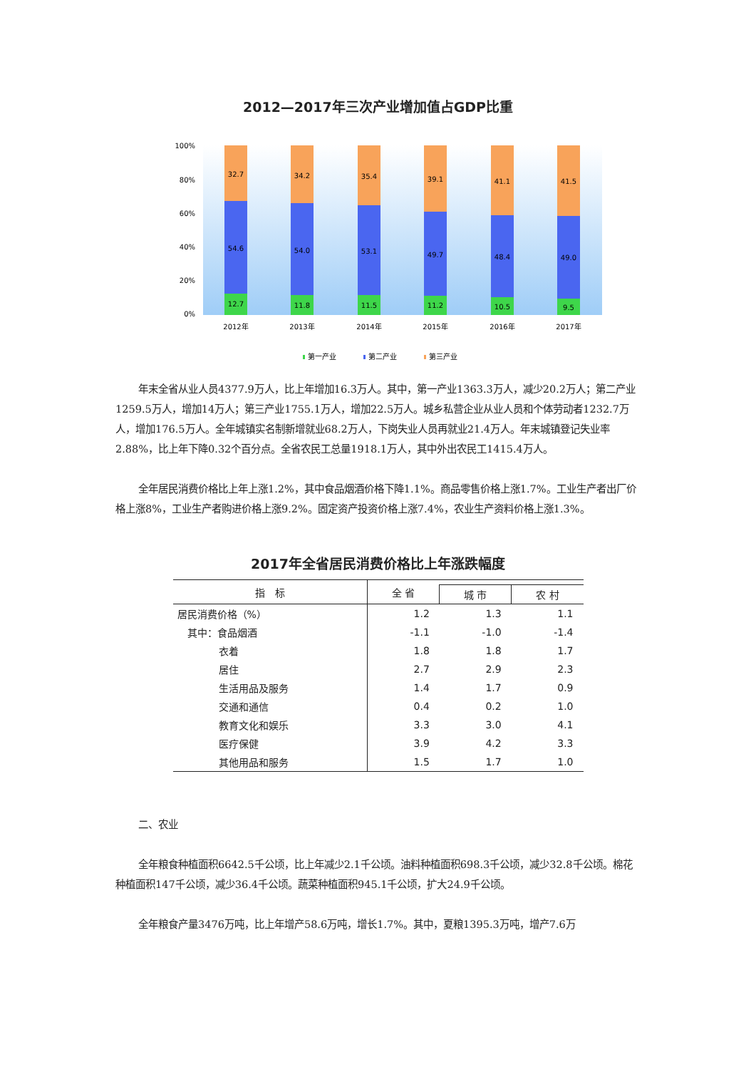2012—2017年三次产业增加值占GDP比重
100%
80%
60%
40%
20%
0%
32.7
54.6
12.7
2012年
34.2
54.0
11.8
2013年
35.4
53.1
11.5
2014年
39.1
49.7
11.2
2015年
41.1
48.4
10.5
2016年
41.5
49.0
9.5
2017年
第一产业
第二产业
第三产业
年末全省从业人员4377.9万人，比上年增加16.3万人。其中，第一产业1363.3万人，减少20.2万人；第二产业1259.5万人，增加14万人；第三产业1755.1万人，增加22.5万人。城乡私营企业从业人员和个体劳动者1232.7万人，增加176.5万人。全年城镇实名制新增就业68.2万人，下岗失业人员再就业21.4万人。年末城镇登记失业率2.88%，比上年下降0.32个百分点。全省农民工总量1918.1万人，其中外出农民工1415.4万人。
全年居民消费价格比上年上涨1.2%，其中食品烟酒价格下降1.1%。商品零售价格上涨1.7%。工业生产者出厂价格上涨8%，工业生产者购进价格上涨9.2%。固定资产投资价格上涨7.4%，农业生产资料价格上涨1.3%。
2017年全省居民消费价格比上年涨跌幅度
| 指 标 | 全 省 | | |
| --- | --- | --- | --- |
| | | 城 市 | 农 村 |
| 居民消费价格（%） | 1.2 | 1.3 | 1.1 |
| 其中：食品烟酒 | -1.1 | -1.0 | -1.4 |
| 衣着 | 1.8 | 1.8 | 1.7 |
| 居住 | 2.7 | 2.9 | 2.3 |
| 生活用品及服务 | 1.4 | 1.7 | 0.9 |
| 交通和通信 | 0.4 | 0.2 | 1.0 |
| 教育文化和娱乐 | 3.3 | 3.0 | 4.1 |
| 医疗保健 | 3.9 | 4.2 | 3.3 |
| 其他用品和服务 | 1.5 | 1.7 | 1.0 |
二、农业
全年粮食种植面积6642.5千公顷，比上年减少2.1千公顷。油料种植面积698.3千公顷，减少32.8千公顷。棉花种植面积147千公顷，减少36.4千公顷。蔬菜种植面积945.1千公顷，扩大24.9千公顷。
全年粮食产量3476万吨，比上年增产58.6万吨，增长1.7%。其中，夏粮1395.3万吨，增产7.6万